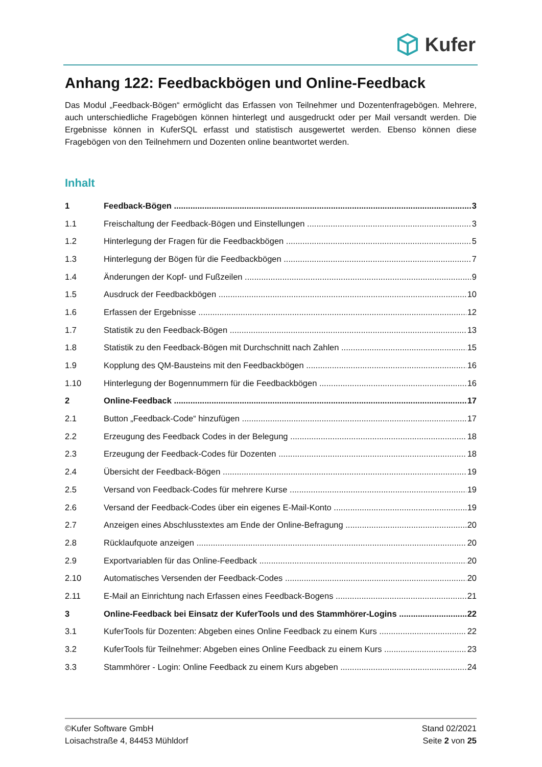Kufer
Anhang 122: Feedbackbögen und Online-Feedback
Das Modul „Feedback-Bögen“ ermöglicht das Erfassen von Teilnehmer und Dozentenfragebögen. Mehrere, auch unterschiedliche Fragebögen können hinterlegt und ausgedruckt oder per Mail versandt werden. Die Ergebnisse können in KuferSQL erfasst und statistisch ausgewertet werden. Ebenso können diese Fragebögen von den Teilnehmern und Dozenten online beantwortet werden.
Inhalt
1 Feedback-Bögen 3
1.1 Freischaltung der Feedback-Bögen und Einstellungen 3
1.2 Hinterlegung der Fragen für die Feedbackbögen 5
1.3 Hinterlegung der Bögen für die Feedbackbögen 7
1.4 Änderungen der Kopf- und Fußzeilen 9
1.5 Ausdruck der Feedbackbögen 10
1.6 Erfassen der Ergebnisse 12
1.7 Statistik zu den Feedback-Bögen 13
1.8 Statistik zu den Feedback-Bögen mit Durchschnitt nach Zahlen 15
1.9 Kopplung des QM-Bausteins mit den Feedbackbögen 16
1.10 Hinterlegung der Bogennummern für die Feedbackbögen 16
2 Online-Feedback 17
2.1 Button „Feedback-Code“ hinzufügen 17
2.2 Erzeugung des Feedback Codes in der Belegung 18
2.3 Erzeugung der Feedback-Codes für Dozenten 18
2.4 Übersicht der Feedback-Bögen 19
2.5 Versand von Feedback-Codes für mehrere Kurse 19
2.6 Versand der Feedback-Codes über ein eigenes E-Mail-Konto 19
2.7 Anzeigen eines Abschlusstextes am Ende der Online-Befragung 20
2.8 Rücklaufquote anzeigen 20
2.9 Exportvariablen für das Online-Feedback 20
2.10 Automatisches Versenden der Feedback-Codes 20
2.11 E-Mail an Einrichtung nach Erfassen eines Feedback-Bogens 21
3 Online-Feedback bei Einsatz der KuferTools und des Stammhörer-Logins 22
3.1 KuferTools für Dozenten: Abgeben eines Online Feedback zu einem Kurs 22
3.2 KuferTools für Teilnehmer: Abgeben eines Online Feedback zu einem Kurs 23
3.3 Stammhörer - Login: Online Feedback zu einem Kurs abgeben 24
©Kufer Software GmbH
Loisachstraße 4, 84453 Mühldorf
Stand 02/2021
Seite 2 von 25